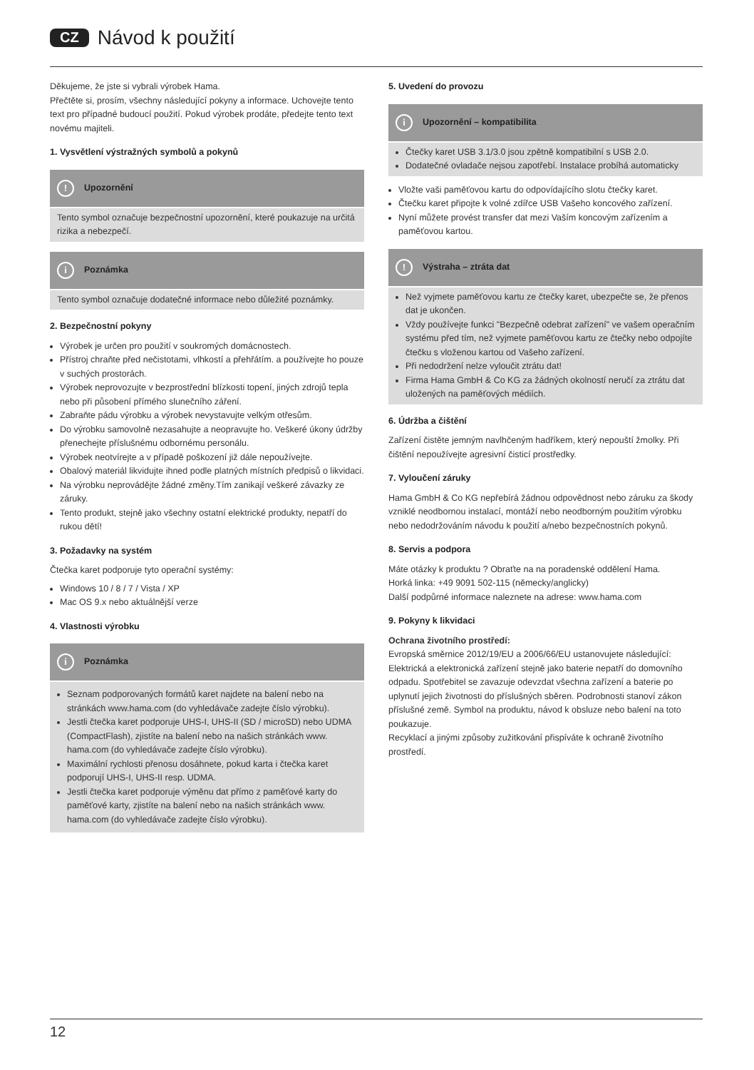CZ Návod k použití
Děkujeme, že jste si vybrali výrobek Hama.
Přečtěte si, prosím, všechny následující pokyny a informace. Uchovejte tento text pro případné budoucí použití. Pokud výrobek prodáte, předejte tento text novému majiteli.
1. Vysvětlení výstražných symbolů a pokynů
! Upozornění
Tento symbol označuje bezpečnostní upozornění, které poukazuje na určitá rizika a nebezpečí.
i Poznámka
Tento symbol označuje dodatečné informace nebo důležité poznámky.
2. Bezpečnostní pokyny
Výrobek je určen pro použití v soukromých domácnostech.
Přístroj chraňte před nečistotami, vlhkostí a přehřátím. a používejte ho pouze v suchých prostorách.
Výrobek neprovozujte v bezprostřední blízkosti topení, jiných zdrojů tepla nebo při působení přímého slunečního záření.
Zabraňte pádu výrobku a výrobek nevystavujte velkým otřesům.
Do výrobku samovolně nezasahujte a neopravujte ho. Veškeré úkony údržby přenechejte příslušnému odbornému personálu.
Výrobek neotvírejte a v případě poškození již dále nepoužívejte.
Obalový materiál likvidujte ihned podle platných místních předpisů o likvidaci.
Na výrobku neprovádějte žádné změny.Tím zanikají veškeré závazky ze záruky.
Tento produkt, stejně jako všechny ostatní elektrické produkty, nepatří do rukou dětí!
3. Požadavky na systém
Čtečka karet podporuje tyto operační systémy:
Windows 10 / 8 / 7 / Vista / XP
Mac OS 9.x nebo aktuálnější verze
4. Vlastnosti výrobku
i Poznámka
Seznam podporovaných formátů karet najdete na balení nebo na stránkách www.hama.com (do vyhledávače zadejte číslo výrobku).
Jestli čtečka karet podporuje UHS-I, UHS-II (SD / microSD) nebo UDMA (CompactFlash), zjistíte na balení nebo na našich stránkách www. hama.com (do vyhledávače zadejte číslo výrobku).
Maximální rychlosti přenosu dosáhnete, pokud karta i čtečka karet podporují UHS-I, UHS-II resp. UDMA.
Jestli čtečka karet podporuje výměnu dat přímo z paměťové karty do paměťové karty, zjistíte na balení nebo na našich stránkách www. hama.com (do vyhledávače zadejte číslo výrobku).
5. Uvedení do provozu
i Upozornění – kompatibilita
Čtečky karet USB 3.1/3.0 jsou zpětně kompatibilní s USB 2.0.
Dodatečné ovladače nejsou zapotřebí. Instalace probíhá automaticky
Vložte vaši paměťovou kartu do odpovídajícího slotu čtečky karet.
Čtečku karet připojte k volné zdířce USB Vašeho koncového zařízení.
Nyní můžete provést transfer dat mezi Vaším koncovým zařízením a paměťovou kartou.
! Výstraha – ztráta dat
Než vyjmete paměťovou kartu ze čtečky karet, ubezpečte se, že přenos dat je ukončen.
Vždy používejte funkci "Bezpečně odebrat zařízení" ve vašem operačním systému před tím, než vyjmete paměťovou kartu ze čtečky nebo odpojíte čtečku s vloženou kartou od Vašeho zařízení.
Při nedodržení nelze vyloučit ztrátu dat!
Firma Hama GmbH & Co KG za žádných okolností neručí za ztrátu dat uložených na paměťových médiích.
6. Údržba a čištění
Zařízení čistěte jemným navlhčeným hadříkem, který nepouští žmolky. Při čištění nepoužívejte agresivní čisticí prostředky.
7. Vyloučení záruky
Hama GmbH & Co KG nepřebírá žádnou odpovědnost nebo záruku za škody vzniklé neodbornou instalací, montáží nebo neodborným použitím výrobku nebo nedodržováním návodu k použití a/nebo bezpečnostních pokynů.
8. Servis a podpora
Máte otázky k produktu ? Obraťte na na poradenské oddělení Hama.
Horká linka: +49 9091 502-115 (německy/anglicky)
Další podpůrné informace naleznete na adrese: www.hama.com
9. Pokyny k likvidaci
Ochrana životního prostředí:
Evropská směrnice 2012/19/EU a 2006/66/EU ustanovujete následující:
Elektrická a elektronická zařízení stejně jako baterie nepatří do domovního odpadu. Spotřebitel se zavazuje odevzdat všechna zařízení a baterie po uplynutí jejich životnosti do příslušných sběren. Podrobnosti stanoví zákon příslušné země. Symbol na produktu, návod k obsluze nebo balení na toto poukazuje.
Recyklací a jinými způsoby zužitkování přispíváte k ochraně životního prostředí.
12